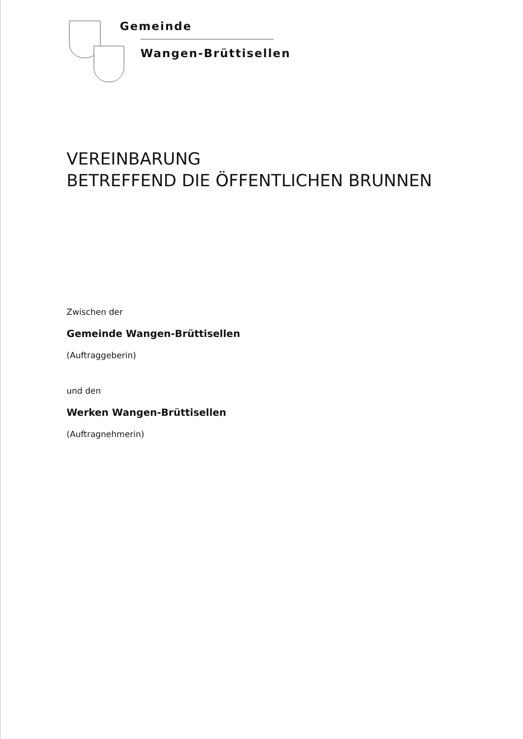Gemeinde
Wangen-Brüttisellen
VEREINBARUNG
BETREFFEND DIE ÖFFENTLICHEN BRUNNEN
Zwischen der
Gemeinde Wangen-Brüttisellen
(Auftraggeberin)
und den
Werken Wangen-Brüttisellen
(Auftragnehmerin)